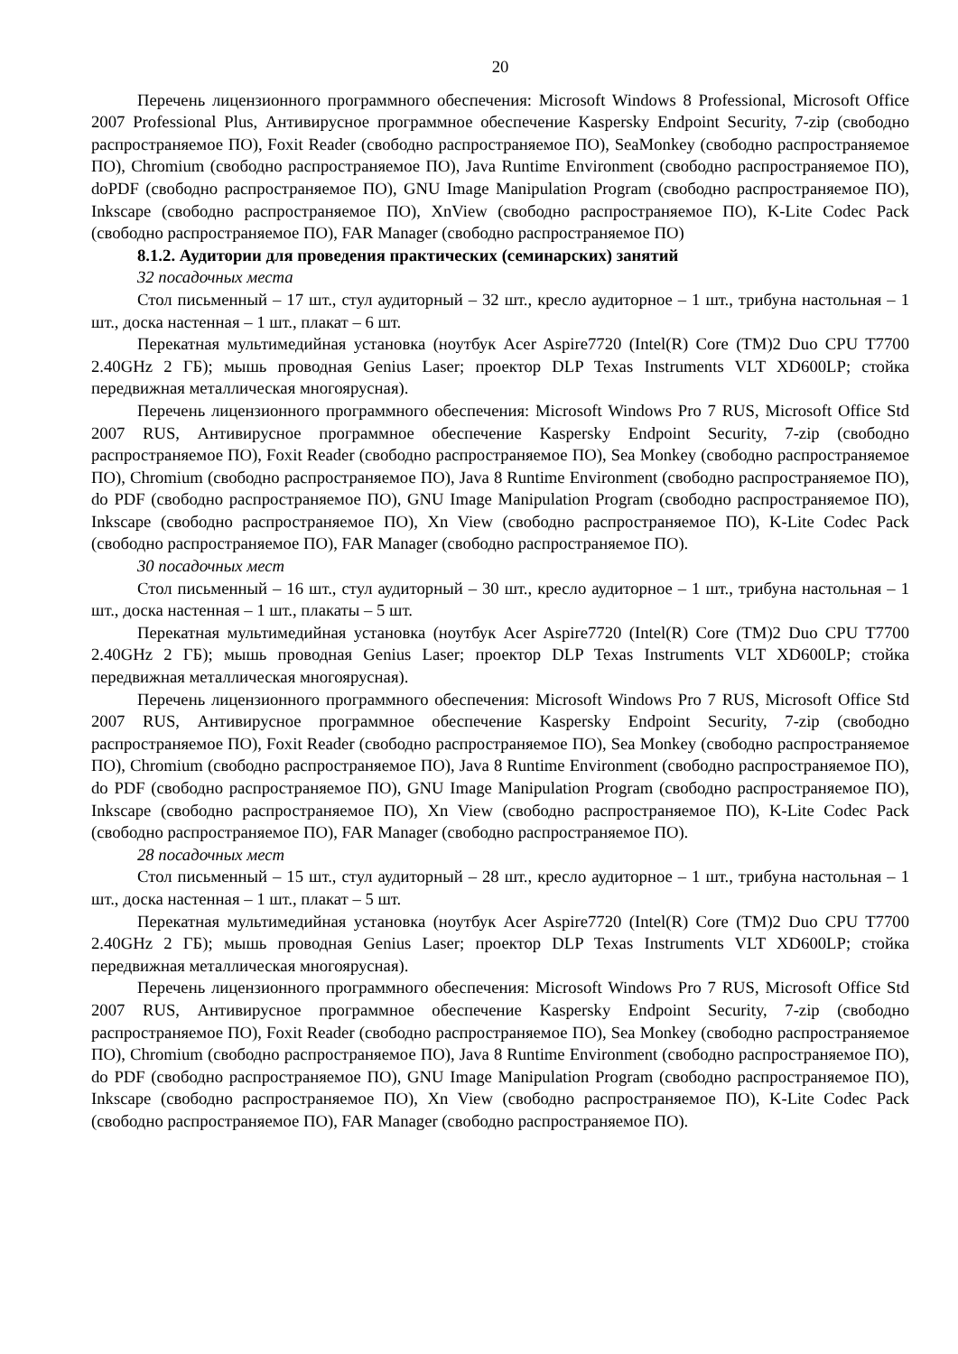20
Перечень лицензионного программного обеспечения: Microsoft Windows 8 Professional, Microsoft Office 2007 Professional Plus, Антивирусное программное обеспечение Kaspersky Endpoint Security, 7-zip (свободно распространяемое ПО), Foxit Reader (свободно распространяемое ПО), SeaMonkey (свободно распространяемое ПО), Chromium (свободно распространяемое ПО), Java Runtime Environment (свободно распространяемое ПО), doPDF (свободно распространяемое ПО), GNU Image Manipulation Program (свободно распространяемое ПО), Inkscape (свободно распространяемое ПО), XnView (свободно распространяемое ПО), K-Lite Codec Pack (свободно распространяемое ПО), FAR Manager (свободно распространяемое ПО)
8.1.2. Аудитории для проведения практических (семинарских) занятий
32 посадочных места
Стол письменный – 17 шт., стул аудиторный – 32 шт., кресло аудиторное – 1 шт., трибуна настольная – 1 шт., доска настенная – 1 шт., плакат – 6 шт.
Перекатная мультимедийная установка (ноутбук Acer Aspire7720 (Intel(R) Core (TM)2 Duo CPU T7700 2.40GHz 2 ГБ); мышь проводная Genius Laser; проектор DLP Texas Instruments VLT XD600LP; стойка передвижная металлическая многоярусная).
Перечень лицензионного программного обеспечения: Microsoft Windows Pro 7 RUS, Microsoft Office Std 2007 RUS, Антивирусное программное обеспечение Kaspersky Endpoint Security, 7-zip (свободно распространяемое ПО), Foxit Reader (свободно распространяемое ПО), Sea Monkey (свободно распространяемое ПО), Chromium (свободно распространяемое ПО), Java 8 Runtime Environment (свободно распространяемое ПО), do PDF (свободно распространяемое ПО), GNU Image Manipulation Program (свободно распространяемое ПО), Inkscape (свободно распространяемое ПО), Xn View (свободно распространяемое ПО), K-Lite Codec Pack (свободно распространяемое ПО), FAR Manager (свободно распространяемое ПО).
30 посадочных мест
Стол письменный – 16 шт., стул аудиторный – 30 шт., кресло аудиторное – 1 шт., трибуна настольная – 1 шт., доска настенная – 1 шт., плакаты – 5 шт.
Перекатная мультимедийная установка (ноутбук Acer Aspire7720 (Intel(R) Core (TM)2 Duo CPU T7700 2.40GHz 2 ГБ); мышь проводная Genius Laser; проектор DLP Texas Instruments VLT XD600LP; стойка передвижная металлическая многоярусная).
Перечень лицензионного программного обеспечения: Microsoft Windows Pro 7 RUS, Microsoft Office Std 2007 RUS, Антивирусное программное обеспечение Kaspersky Endpoint Security, 7-zip (свободно распространяемое ПО), Foxit Reader (свободно распространяемое ПО), Sea Monkey (свободно распространяемое ПО), Chromium (свободно распространяемое ПО), Java 8 Runtime Environment (свободно распространяемое ПО), do PDF (свободно распространяемое ПО), GNU Image Manipulation Program (свободно распространяемое ПО), Inkscape (свободно распространяемое ПО), Xn View (свободно распространяемое ПО), K-Lite Codec Pack (свободно распространяемое ПО), FAR Manager (свободно распространяемое ПО).
28 посадочных мест
Стол письменный – 15 шт., стул аудиторный – 28 шт., кресло аудиторное – 1 шт., трибуна настольная – 1 шт., доска настенная – 1 шт., плакат – 5 шт.
Перекатная мультимедийная установка (ноутбук Acer Aspire7720 (Intel(R) Core (TM)2 Duo CPU T7700 2.40GHz 2 ГБ); мышь проводная Genius Laser; проектор DLP Texas Instruments VLT XD600LP; стойка передвижная металлическая многоярусная).
Перечень лицензионного программного обеспечения: Microsoft Windows Pro 7 RUS, Microsoft Office Std 2007 RUS, Антивирусное программное обеспечение Kaspersky Endpoint Security, 7-zip (свободно распространяемое ПО), Foxit Reader (свободно распространяемое ПО), Sea Monkey (свободно распространяемое ПО), Chromium (свободно распространяемое ПО), Java 8 Runtime Environment (свободно распространяемое ПО), do PDF (свободно распространяемое ПО), GNU Image Manipulation Program (свободно распространяемое ПО), Inkscape (свободно распространяемое ПО), Xn View (свободно распространяемое ПО), K-Lite Codec Pack (свободно распространяемое ПО), FAR Manager (свободно распространяемое ПО).